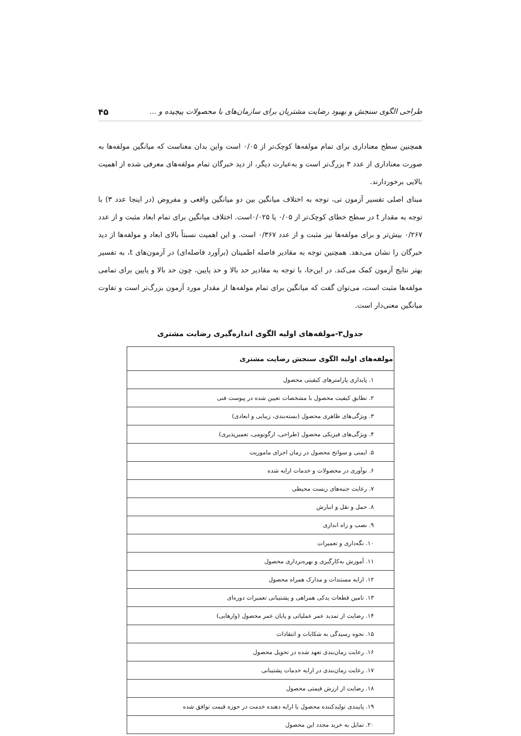طراحی الگوی سنجش و بهبود رضایت مشتریان برای سازمان‌های با محصولات پیچیده و ... ۴۵
همچنین سطح معناداری برای تمام مولفه‌ها کوچک‌تر از ۰/۰۵ است واین بدان معناست که میانگین مولفه‌ها به صورت معناداری از عدد ۳ بزرگ‌تر است و به‌عبارت دیگر، از دید خبرگان تمام مولفه‌های معرفی شده از اهمیت بالایی برخوردارند.
مبنای اصلی تفسیر آزمون تی، توجه به اختلاف میانگین بین دو میانگین واقعی و مفروض (در اینجا عدد ۳) با توجه به مقدار t در سطح خطای کوچک‌تر از ۰/۰۵ یا ۰/۰۲۵است. اختلاف میانگین برای تمام ابعاد مثبت و از عدد ۰/۲۶۷ بیش‌تر و برای مولفه‌ها نیز مثبت و از عدد ۰/۳۶۷ است. و این اهمیت نسبتاً بالای ابعاد و مولفه‌ها از دید خبرگان را نشان می‌دهد. همچنین توجه به مقادیر فاصله اطمینان (برآورد فاصله‌ای) در آزمون‌های t، به تفسیر بهتر نتایج آزمون کمک می‌کند. در این‌جا، با توجه به مقادیر حد بالا و حد پایین، چون حد بالا و پایین برای تمامی مولفه‌ها مثبت است، می‌توان گفت که میانگین برای تمام مولفه‌ها از مقدار مورد آزمون بزرگ‌تر است و تفاوت میانگین معنی‌دار است.
جدول۳-مولفه‌های اولیه الگوی اندازه‌گیری رضایت مشتری
| مولفه‌های اولیه الگوی سنجش رضایت مشتری |
| --- |
| ۱. پایداری پارامترهای کیفیتی محصول |
| ۲. تطابق کیفیت محصول با مشخصات تعیین شده در پیوست فنی |
| ۳. ویژگی‌های ظاهری محصول (بسته‌بندی، زیبایی و ابعادی) |
| ۴. ویژگی‌های فیزیکی محصول (طراحی، ارگونومی، تعمیرپذیری) |
| ۵. ایمنی و سوانح محصول در زمان اجرای ماموریت |
| ۶. نوآوری در محصولات و خدمات ارایه شده |
| ۷. رعایت جنبه‌های زیست محیطی |
| ۸. حمل و نقل و انبارش |
| ۹. نصب و راه اندازی |
| ۱۰. نگه‌داری و تعمیرات |
| ۱۱. آموزش به‌کارگیری و بهره‌برداری محصول |
| ۱۲. ارایه مستندات و مدارک همراه محصول |
| ۱۳. تامین قطعات یدکی همراهی و پشتیبانی تعمیرات دوره‌ای |
| ۱۴. رضایت از تمدید عمر عملیاتی و پایان عمر محصول (وارهایی) |
| ۱۵. نحوه رسیدگی به شکایات و انتقادات |
| ۱۶. رعایت زمان‌بندی تعهد شده در تحویل محصول |
| ۱۷. رعایت زمان‌بندی در ارایه خدمات پشتیبانی |
| ۱۸. رضایت از ارزش قیمتی محصول |
| ۱۹. پایبندی تولیدکننده محصول یا ارایه دهنده خدمت در حوزه قیمت توافق شده |
| ۲۰. تمایل به خرید مجدد این محصول |